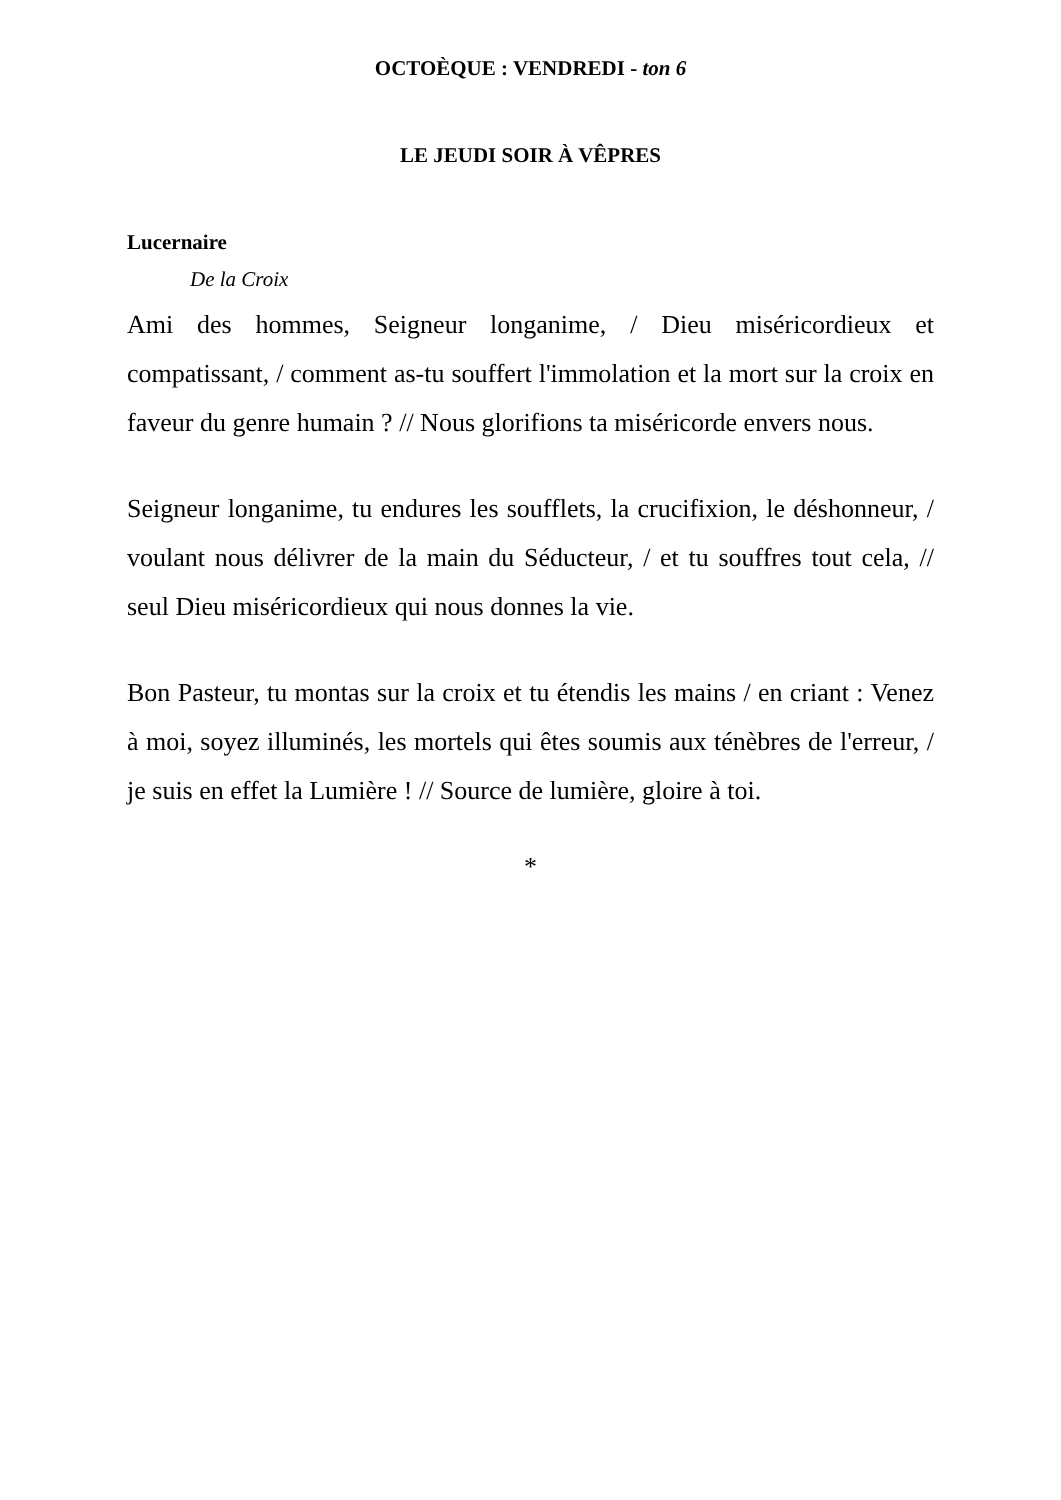OCTOÈQUE : VENDREDI - ton 6
LE JEUDI SOIR À VÊPRES
Lucernaire
De la Croix
Ami des hommes, Seigneur longanime, / Dieu miséricordieux et compatissant, / comment as-tu souffert l'immolation et la mort sur la croix en faveur du genre humain ? // Nous glorifions ta miséricorde envers nous.
Seigneur longanime, tu endures les soufflets, la crucifixion, le déshonneur, / voulant nous délivrer de la main du Séducteur, / et tu souffres tout cela, // seul Dieu miséricordieux qui nous donnes la vie.
Bon Pasteur, tu montas sur la croix et tu étendis les mains / en criant : Venez à moi, soyez illuminés, les mortels qui êtes soumis aux ténèbres de l'erreur, / je suis en effet la Lumière ! // Source de lumière, gloire à toi.
*